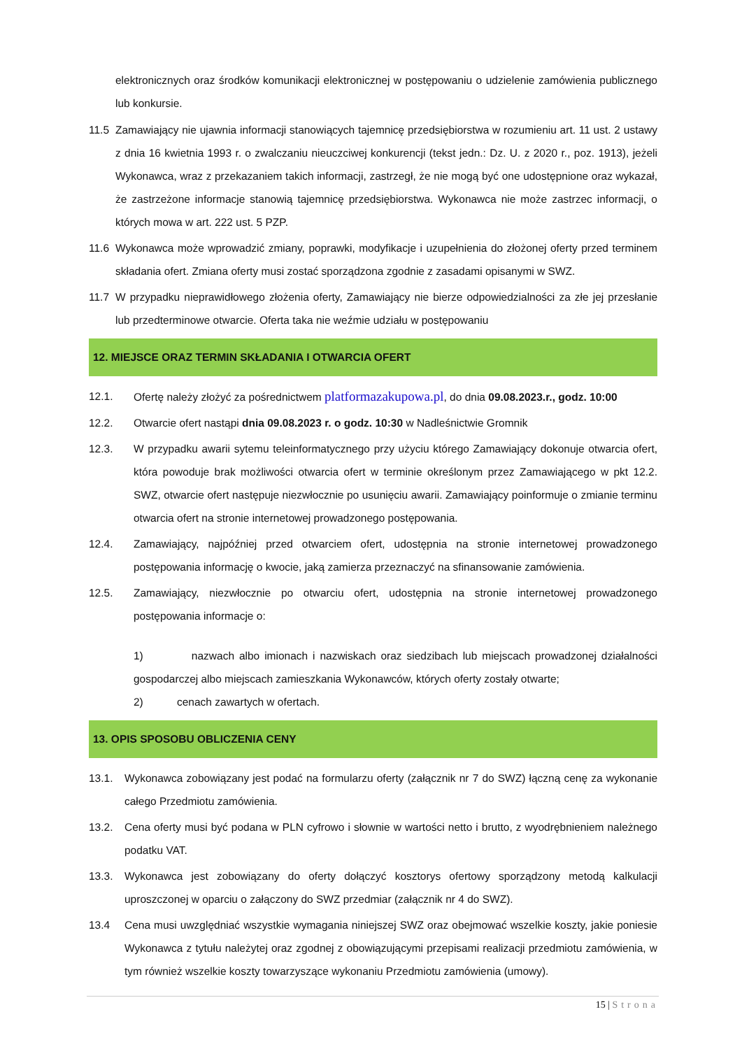elektronicznych oraz środków komunikacji elektronicznej w postępowaniu o udzielenie zamówienia publicznego lub konkursie.
11.5 Zamawiający nie ujawnia informacji stanowiących tajemnicę przedsiębiorstwa w rozumieniu art. 11 ust. 2 ustawy z dnia 16 kwietnia 1993 r. o zwalczaniu nieuczciwej konkurencji (tekst jedn.: Dz. U. z 2020 r., poz. 1913), jeżeli Wykonawca, wraz z przekazaniem takich informacji, zastrzegł, że nie mogą być one udostępnione oraz wykazał, że zastrzeżone informacje stanowią tajemnicę przedsiębiorstwa. Wykonawca nie może zastrzec informacji, o których mowa w art. 222 ust. 5 PZP.
11.6 Wykonawca może wprowadzić zmiany, poprawki, modyfikacje i uzupełnienia do złożonej oferty przed terminem składania ofert. Zmiana oferty musi zostać sporządzona zgodnie z zasadami opisanymi w SWZ.
11.7 W przypadku nieprawidłowego złożenia oferty, Zamawiający nie bierze odpowiedzialności za złe jej przesłanie lub przedterminowe otwarcie. Oferta taka nie weźmie udziału w postępowaniu
12. MIEJSCE ORAZ TERMIN SKŁADANIA I OTWARCIA OFERT
12.1. Ofertę należy złożyć za pośrednictwem platformazakupowa.pl, do dnia 09.08.2023.r., godz. 10:00
12.2. Otwarcie ofert nastąpi dnia 09.08.2023 r. o godz. 10:30 w Nadleśnictwie Gromnik
12.3. W przypadku awarii sytemu teleinformatycznego przy użyciu którego Zamawiający dokonuje otwarcia ofert, która powoduje brak możliwości otwarcia ofert w terminie określonym przez Zamawiającego w pkt 12.2. SWZ, otwarcie ofert następuje niezwłocznie po usunięciu awarii. Zamawiający poinformuje o zmianie terminu otwarcia ofert na stronie internetowej prowadzonego postępowania.
12.4. Zamawiający, najpóźniej przed otwarciem ofert, udostępnia na stronie internetowej prowadzonego postępowania informację o kwocie, jaką zamierza przeznaczyć na sfinansowanie zamówienia.
12.5. Zamawiający, niezwłocznie po otwarciu ofert, udostępnia na stronie internetowej prowadzonego postępowania informacje o:
1) nazwach albo imionach i nazwiskach oraz siedzibach lub miejscach prowadzonej działalności gospodarczej albo miejscach zamieszkania Wykonawców, których oferty zostały otwarte;
2) cenach zawartych w ofertach.
13. OPIS SPOSOBU OBLICZENIA CENY
13.1. Wykonawca zobowiązany jest podać na formularzu oferty (załącznik nr 7 do SWZ) łączną cenę za wykonanie całego Przedmiotu zamówienia.
13.2. Cena oferty musi być podana w PLN cyfrowo i słownie w wartości netto i brutto, z wyodrębnieniem należnego podatku VAT.
13.3. Wykonawca jest zobowiązany do oferty dołączyć kosztorys ofertowy sporządzony metodą kalkulacji uproszczonej w oparciu o załączony do SWZ przedmiar (załącznik nr 4 do SWZ).
13.4 Cena musi uwzględniać wszystkie wymagania niniejszej SWZ oraz obejmować wszelkie koszty, jakie poniesie Wykonawca z tytułu należytej oraz zgodnej z obowiązującymi przepisami realizacji przedmiotu zamówienia, w tym również wszelkie koszty towarzyszące wykonaniu Przedmiotu zamówienia (umowy).
15 | Strona